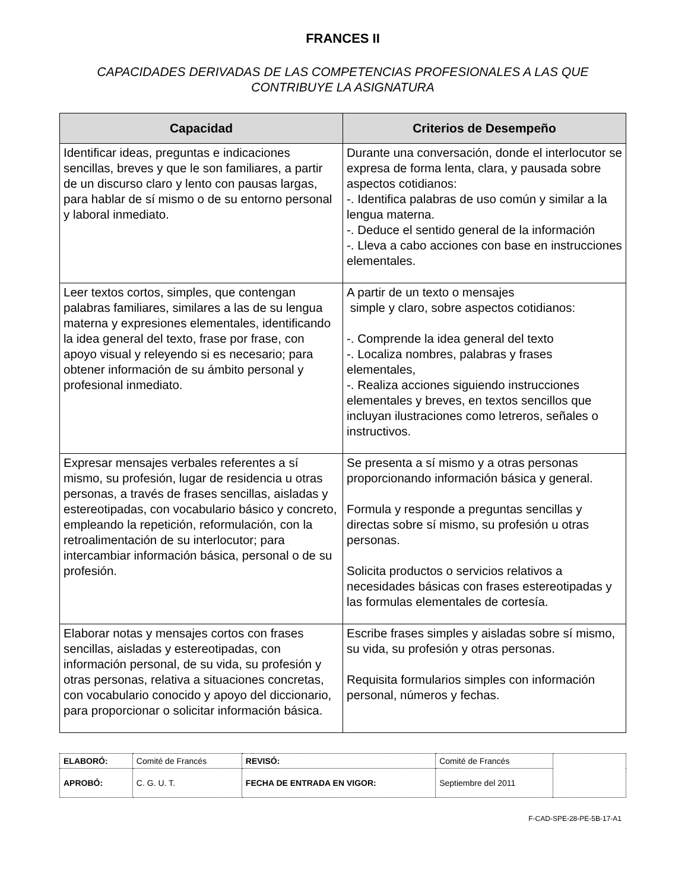FRANCES II
CAPACIDADES DERIVADAS DE LAS COMPETENCIAS PROFESIONALES A LAS QUE CONTRIBUYE LA ASIGNATURA
| Capacidad | Criterios de Desempeño |
| --- | --- |
| Identificar ideas, preguntas e indicaciones sencillas, breves y que le son familiares, a partir de un discurso claro y lento con pausas largas, para hablar de sí mismo o de su entorno personal y laboral inmediato. | Durante una conversación, donde el interlocutor se expresa de forma lenta, clara, y pausada sobre aspectos cotidianos: -. Identifica palabras de uso común y similar a la lengua materna. -. Deduce el sentido general de la información -. Lleva a cabo acciones con base en instrucciones elementales. |
| Leer textos cortos, simples, que contengan palabras familiares, similares a las de su lengua materna y expresiones elementales, identificando la idea general del texto, frase por frase, con apoyo visual y releyendo si es necesario; para obtener información de su ámbito personal y profesional inmediato. | A partir de un texto o mensajes simple y claro, sobre aspectos cotidianos: -. Comprende la idea general del texto -. Localiza nombres, palabras y frases elementales, -. Realiza acciones siguiendo instrucciones elementales y breves, en textos sencillos que incluyan ilustraciones como letreros, señales o instructivos. |
| Expresar mensajes verbales referentes a sí mismo, su profesión, lugar de residencia u otras personas, a través de frases sencillas, aisladas y estereotipadas, con vocabulario básico y concreto, empleando la repetición, reformulación, con la retroalimentación de su interlocutor; para intercambiar información básica, personal o de su profesión. | Se presenta a sí mismo y a otras personas proporcionando información básica y general. Formula y responde a preguntas sencillas y directas sobre sí mismo, su profesión u otras personas. Solicita productos o servicios relativos a necesidades básicas con frases estereotipadas y las formulas elementales de cortesía. |
| Elaborar notas y mensajes cortos con frases sencillas, aisladas y estereotipadas, con información personal, de su vida, su profesión y otras personas, relativa a situaciones concretas, con vocabulario conocido y apoyo del diccionario, para proporcionar o solicitar información básica. | Escribe frases simples y aisladas sobre sí mismo, su vida, su profesión y otras personas. Requisita formularios simples con información personal, números y fechas. |
| ELABORÓ: | Comité de Francés | REVISÓ: | Comité de Francés | |
| APROBÓ: | C. G. U. T. | FECHA DE ENTRADA EN VIGOR: | Septiembre del 2011 | |
F-CAD-SPE-28-PE-5B-17-A1